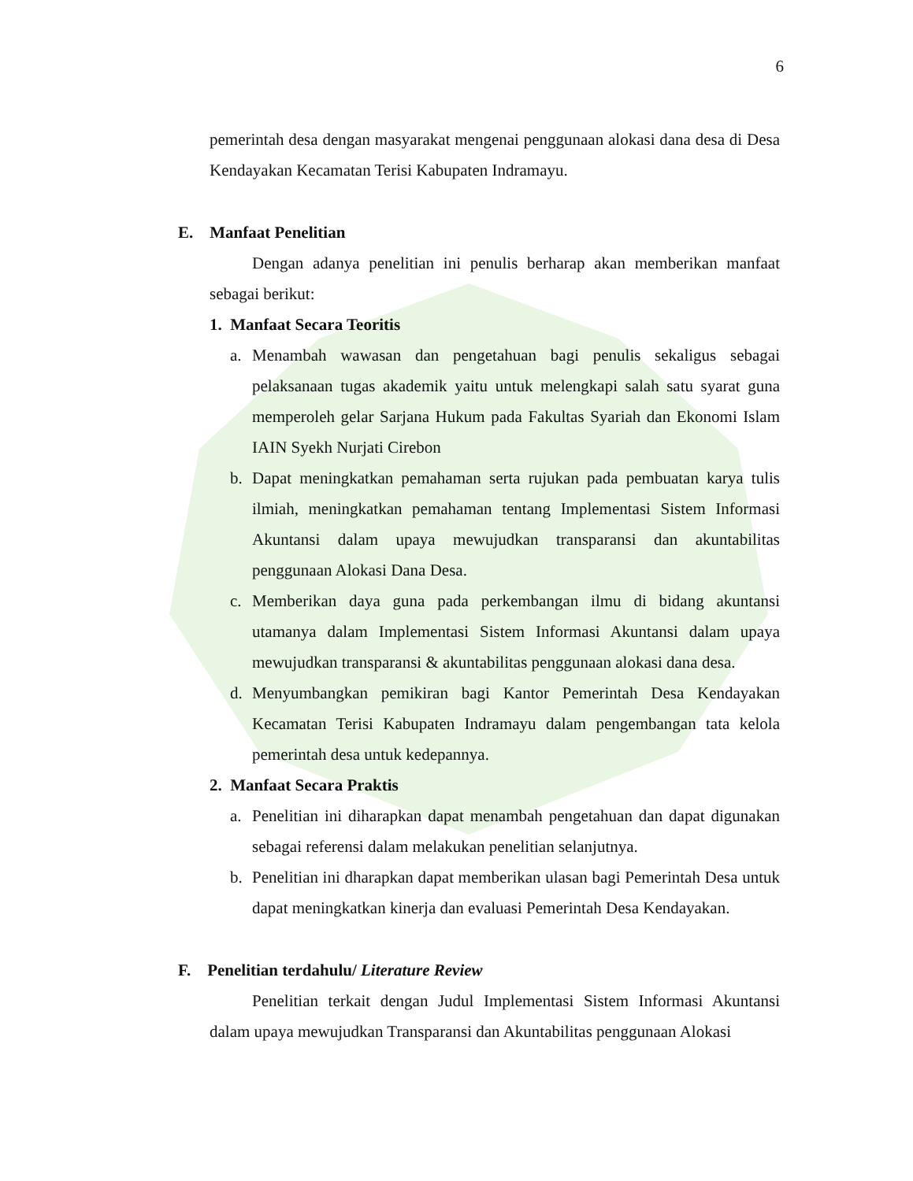6
pemerintah desa dengan masyarakat mengenai penggunaan alokasi dana desa di Desa Kendayakan Kecamatan Terisi Kabupaten Indramayu.
E. Manfaat Penelitian
Dengan adanya penelitian ini penulis berharap akan memberikan manfaat sebagai berikut:
1. Manfaat Secara Teoritis
a. Menambah wawasan dan pengetahuan bagi penulis sekaligus sebagai pelaksanaan tugas akademik yaitu untuk melengkapi salah satu syarat guna memperoleh gelar Sarjana Hukum pada Fakultas Syariah dan Ekonomi Islam IAIN Syekh Nurjati Cirebon
b. Dapat meningkatkan pemahaman serta rujukan pada pembuatan karya tulis ilmiah, meningkatkan pemahaman tentang Implementasi Sistem Informasi Akuntansi dalam upaya mewujudkan transparansi dan akuntabilitas penggunaan Alokasi Dana Desa.
c. Memberikan daya guna pada perkembangan ilmu di bidang akuntansi utamanya dalam Implementasi Sistem Informasi Akuntansi dalam upaya mewujudkan transparansi & akuntabilitas penggunaan alokasi dana desa.
d. Menyumbangkan pemikiran bagi Kantor Pemerintah Desa Kendayakan Kecamatan Terisi Kabupaten Indramayu dalam pengembangan tata kelola pemerintah desa untuk kedepannya.
2. Manfaat Secara Praktis
a. Penelitian ini diharapkan dapat menambah pengetahuan dan dapat digunakan sebagai referensi dalam melakukan penelitian selanjutnya.
b. Penelitian ini dharapkan dapat memberikan ulasan bagi Pemerintah Desa untuk dapat meningkatkan kinerja dan evaluasi Pemerintah Desa Kendayakan.
F. Penelitian terdahulu/ Literature Review
Penelitian terkait dengan Judul Implementasi Sistem Informasi Akuntansi dalam upaya mewujudkan Transparansi dan Akuntabilitas penggunaan Alokasi